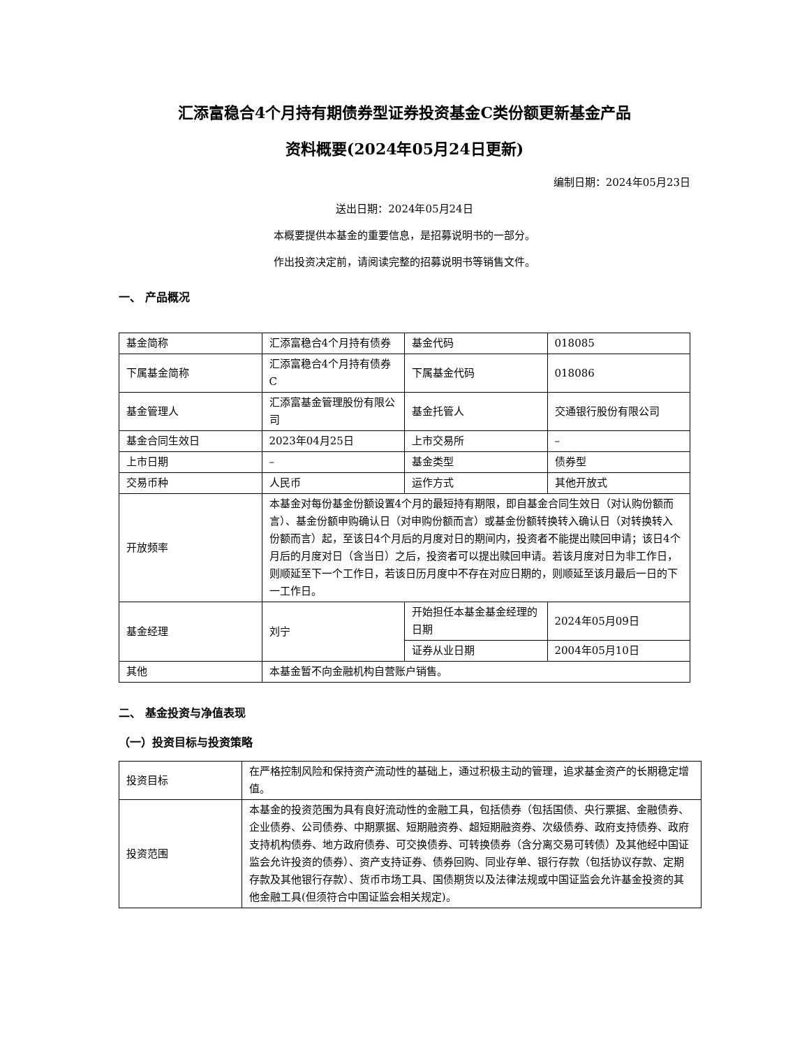汇添富稳合4个月持有期债券型证券投资基金C类份额更新基金产品
资料概要(2024年05月24日更新)
编制日期：2024年05月23日
送出日期：2024年05月24日
本概要提供本基金的重要信息，是招募说明书的一部分。
作出投资决定前，请阅读完整的招募说明书等销售文件。
一、 产品概况
| 基金简称 | 汇添富稳合4个月持有债券 | 基金代码 | 018085 |
| 下属基金简称 | 汇添富稳合4个月持有债券C | 下属基金代码 | 018086 |
| 基金管理人 | 汇添富基金管理股份有限公司 | 基金托管人 | 交通银行股份有限公司 |
| 基金合同生效日 | 2023年04月25日 | 上市交易所 | – |
| 上市日期 | – | 基金类型 | 债券型 |
| 交易币种 | 人民币 | 运作方式 | 其他开放式 |
| 开放频率 | 本基金对每份基金份额设置4个月的最短持有期限，即自基金合同生效日（对认购份额而言）、基金份额申购确认日（对申购份额而言）或基金份额转换转入确认日（对转换转入份额而言）起，至该日4个月后的月度对日的期间内，投资者不能提出赎回申请；该日4个月后的月度对日（含当日）之后，投资者可以提出赎回申请。若该月度对日为非工作日，则顺延至下一个工作日，若该日历月度中不存在对应日期的，则顺延至该月最后一日的下一工作日。 | | |
| 基金经理 | 刘宁 | 开始担任本基金基金经理的日期 | 2024年05月09日 |
| | | 证券从业日期 | 2004年05月10日 |
| 其他 | 本基金暂不向金融机构自营账户销售。 | | |
二、 基金投资与净值表现
（一）投资目标与投资策略
| 投资目标 | 在严格控制风险和保持资产流动性的基础上，通过积极主动的管理，追求基金资产的长期稳定增值。 |
| 投资范围 | 本基金的投资范围为具有良好流动性的金融工具，包括债券（包括国债、央行票据、金融债券、企业债券、公司债券、中期票据、短期融资券、超短期融资券、次级债券、政府支持债券、政府支持机构债券、地方政府债券、可交换债券、可转换债券（含分离交易可转债）及其他经中国证监会允许投资的债券）、资产支持证券、债券回购、同业存单、银行存款（包括协议存款、定期存款及其他银行存款）、货币市场工具、国债期货以及法律法规或中国证监会允许基金投资的其他金融工具(但须符合中国证监会相关规定)。 |